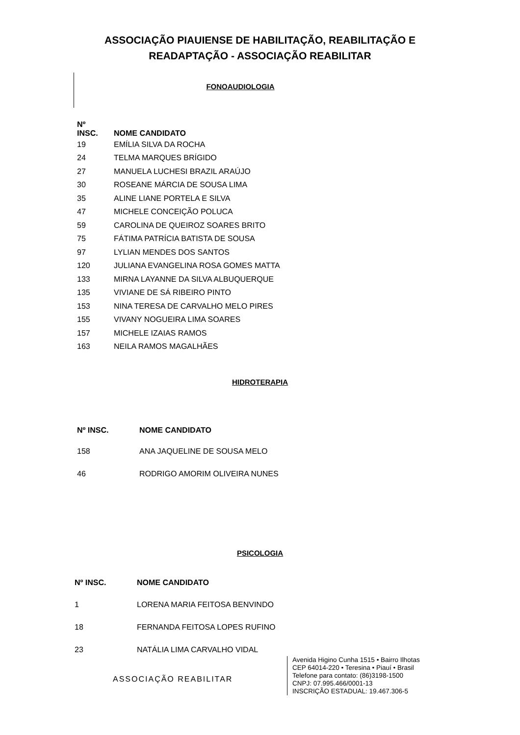ASSOCIAÇÃO PIAUIENSE DE HABILITAÇÃO, REABILITAÇÃO E
READAPTAÇÃO - ASSOCIAÇÃO REABILITAR
FONOAUDIOLOGIA
| Nº INSC. | NOME CANDIDATO |
| --- | --- |
| 19 | EMÍLIA SILVA DA ROCHA |
| 24 | TELMA MARQUES BRÍGIDO |
| 27 | MANUELA LUCHESI BRAZIL ARAÚJO |
| 30 | ROSEANE MÁRCIA DE SOUSA LIMA |
| 35 | ALINE LIANE PORTELA E SILVA |
| 47 | MICHELE CONCEIÇÃO POLUCA |
| 59 | CAROLINA DE QUEIROZ SOARES BRITO |
| 75 | FÁTIMA PATRÍCIA BATISTA DE SOUSA |
| 97 | LYLIAN MENDES DOS SANTOS |
| 120 | JULIANA EVANGELINA ROSA GOMES MATTA |
| 133 | MIRNA LAYANNE DA SILVA ALBUQUERQUE |
| 135 | VIVIANE DE SÁ RIBEIRO PINTO |
| 153 | NINA TERESA DE CARVALHO MELO PIRES |
| 155 | VIVANY NOGUEIRA LIMA SOARES |
| 157 | MICHELE IZAIAS RAMOS |
| 163 | NEILA RAMOS MAGALHÃES |
HIDROTERAPIA
| Nº INSC. | NOME CANDIDATO |
| --- | --- |
| 158 | ANA JAQUELINE DE SOUSA MELO |
| 46 | RODRIGO AMORIM OLIVEIRA NUNES |
PSICOLOGIA
| Nº INSC. | NOME CANDIDATO |
| --- | --- |
| 1 | LORENA MARIA FEITOSA BENVINDO |
| 18 | FERNANDA FEITOSA LOPES RUFINO |
| 23 | NATÁLIA LIMA CARVALHO VIDAL |
ASSOCIAÇÃO REABILITAR
Avenida Higino Cunha 1515 • Bairro Ilhotas
CEP 64014-220 • Teresina • Piauí • Brasil
Telefone para contato: (86)3198-1500
CNPJ: 07.995.466/0001-13
INSCRIÇÃO ESTADUAL: 19.467.306-5